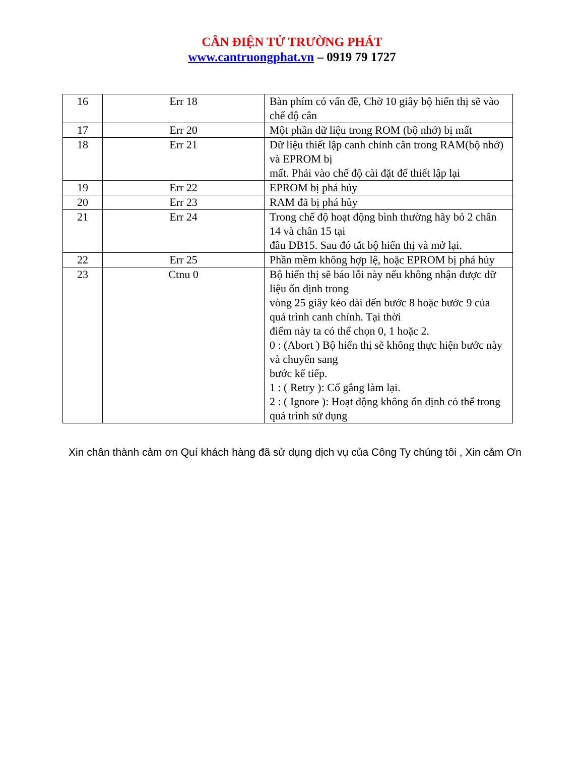CÂN ĐIỆN TỬ TRƯỜNG PHÁT
www.cantruongphat.vn – 0919 79 1727
| 16 | Err 18 | Bàn phím có vấn đề, Chờ 10 giây bộ hiển thị sẽ vào chế độ cân |
| 17 | Err 20 | Một phần dữ liệu trong ROM (bộ nhớ) bị mất |
| 18 | Err 21 | Dữ liệu thiết lập canh chỉnh cân trong RAM(bộ nhớ) và EPROM bị mất. Phải vào chế độ cài đặt để thiết lập lại |
| 19 | Err 22 | EPROM bị phá hủy |
| 20 | Err 23 | RAM đã bị phá hủy |
| 21 | Err 24 | Trong chế độ hoạt động bình thường hãy bỏ 2 chân 14 và chân 15 tại đầu DB15. Sau đó tắt bộ hiển thị và mở lại. |
| 22 | Err 25 | Phần mềm không hợp lệ, hoặc EPROM bị phá hủy |
| 23 | Ctnu 0 | Bộ hiển thị sẽ báo lỗi này nếu không nhận được dữ liệu ổn định trong vòng 25 giây kéo dài đến bước 8 hoặc bước 9 của quá trình canh chỉnh. Tại thời điểm này ta có thể chọn 0, 1 hoặc 2. 0 : (Abort ) Bộ hiển thị sẽ không thực hiện bước này và chuyển sang bước kế tiếp. 1 : ( Retry ): Cố gắng làm lại. 2 : ( Ignore ): Hoạt động không ổn định có thể trong quá trình sử dụng |
Xin chân thành cảm ơn Quí khách hàng đã sử dụng dịch vụ của Công Ty chúng tôi , Xin cảm Ơn